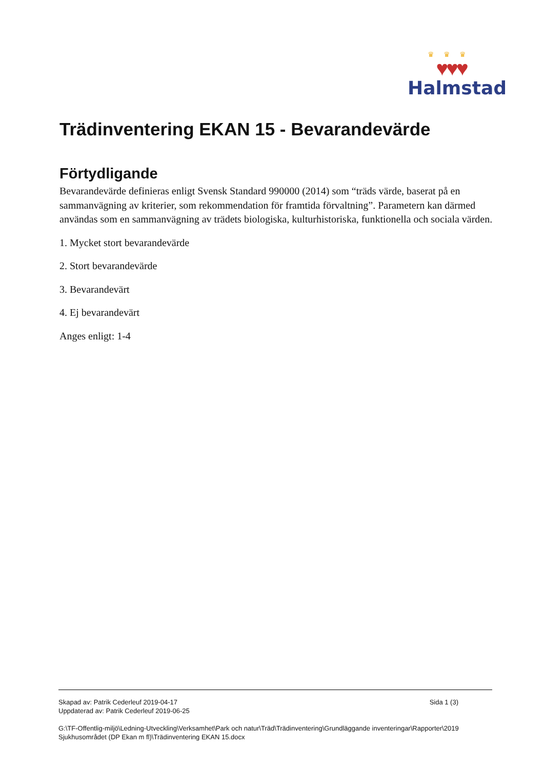♛♛♛
♥♥♥
Halmstad
Trädinventering EKAN 15 - Bevarandevärde
Förtydligande
Bevarandevärde definieras enligt Svensk Standard 990000 (2014) som “träds värde, baserat på en sammanvägning av kriterier, som rekommendation för framtida förvaltning”. Parametern kan därmed användas som en sammanvägning av trädets biologiska, kulturhistoriska, funktionella och sociala värden.
1. Mycket stort bevarandevärde
2. Stort bevarandevärde
3. Bevarandevärt
4. Ej bevarandevärt
Anges enligt: 1-4
Skapad av: Patrik Cederleuf 2019-04-17
Uppdaterad av: Patrik Cederleuf 2019-06-25
Sida 1 (3)
G:\TF-Offentlig-miljö\Ledning-Utveckling\Verksamhet\Park och natur\Träd\Trädinventering\Grundläggande inventeringar\Rapporter\2019 Sjukhusområdet (DP Ekan m fl)\Trädinventering EKAN 15.docx